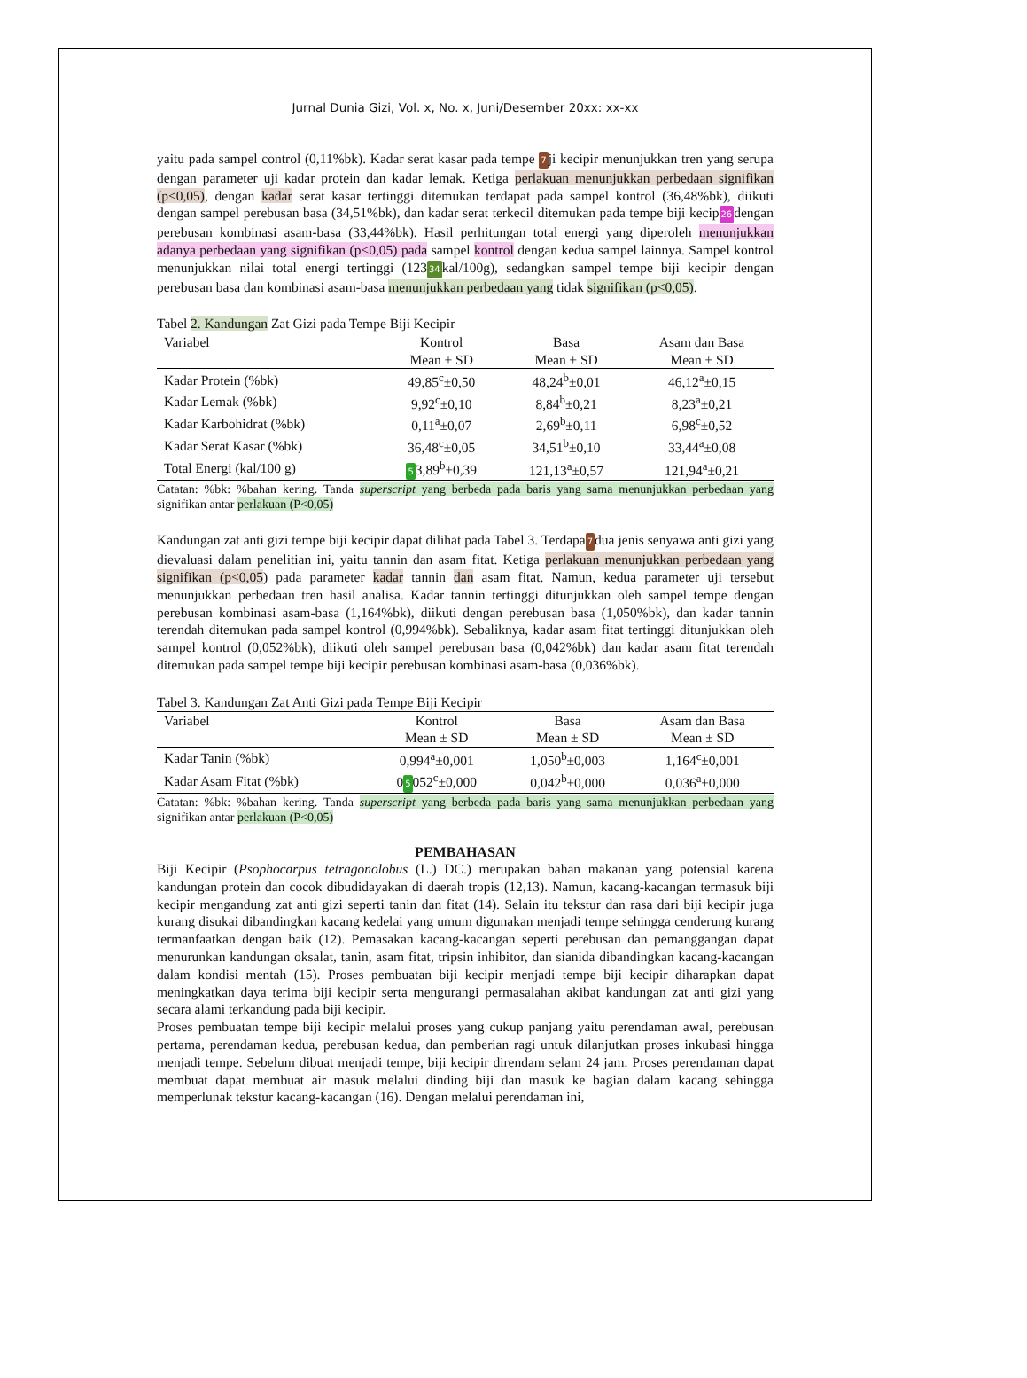Jurnal Dunia Gizi, Vol. x, No. x, Juni/Desember 20xx: xx-xx
yaitu pada sampel control (0,11%bk). Kadar serat kasar pada tempe 7ji kecipir menunjukkan tren yang serupa dengan parameter uji kadar protein dan kadar lemak. Ketiga perlakuan menunjukkan perbedaan signifikan (p<0,05), dengan kadar serat kasar tertinggi ditemukan terdapat pada sampel kontrol (36,48%bk), diikuti dengan sampel perebusan basa (34,51%bk), dan kadar serat terkecil ditemukan pada tempe biji kecip26dengan perebusan kombinasi asam-basa (33,44%bk). Hasil perhitungan total energi yang diperoleh menunjukkan adanya perbedaan yang signifikan (p<0,05) pada sampel kontrol dengan kedua sampel lainnya. Sampel kontrol menunjukkan nilai total energi tertinggi (12334kal/100g), sedangkan sampel tempe biji kecipir dengan perebusan basa dan kombinasi asam-basa menunjukkan perbedaan yang tidak signifikan (p<0,05).
Tabel 2. Kandungan Zat Gizi pada Tempe Biji Kecipir
| Variabel | Kontrol | Basa | Asam dan Basa |
| --- | --- | --- | --- |
| | Mean ± SD | Mean ± SD | Mean ± SD |
| Kadar Protein (%bk) | 49,85<sup>c</sup>±0,50 | 48,24<sup>b</sup>±0,01 | 46,12<sup>a</sup>±0,15 |
| Kadar Lemak (%bk) | 9,92<sup>c</sup>±0,10 | 8,84<sup>b</sup>±0,21 | 8,23<sup>a</sup>±0,21 |
| Kadar Karbohidrat (%bk) | 0,11<sup>a</sup>±0,07 | 2,69<sup>b</sup>±0,11 | 6,98<sup>c</sup>±0,52 |
| Kadar Serat Kasar (%bk) | 36,48<sup>c</sup>±0,05 | 34,51<sup>b</sup>±0,10 | 33,44<sup>a</sup>±0,08 |
| Total Energi (kal/100 g) | 5 3,89<sup>b</sup>±0,39 | 121,13<sup>a</sup>±0,57 | 121,94<sup>a</sup>±0,21 |
Catatan: %bk: %bahan kering. Tanda superscript yang berbeda pada baris yang sama menunjukkan perbedaan yang signifikan antar perlakuan (P<0,05)
Kandungan zat anti gizi tempe biji kecipir dapat dilihat pada Tabel 3. Terdapa7dua jenis senyawa anti gizi yang dievaluasi dalam penelitian ini, yaitu tannin dan asam fitat. Ketiga perlakuan menunjukkan perbedaan yang signifikan (p<0,05) pada parameter kadar tannin dan asam fitat. Namun, kedua parameter uji tersebut menunjukkan perbedaan tren hasil analisa. Kadar tannin tertinggi ditunjukkan oleh sampel tempe dengan perebusan kombinasi asam-basa (1,164%bk), diikuti dengan perebusan basa (1,050%bk), dan kadar tannin terendah ditemukan pada sampel kontrol (0,994%bk). Sebaliknya, kadar asam fitat tertinggi ditunjukkan oleh sampel kontrol (0,052%bk), diikuti oleh sampel perebusan basa (0,042%bk) dan kadar asam fitat terendah ditemukan pada sampel tempe biji kecipir perebusan kombinasi asam-basa (0,036%bk).
Tabel 3. Kandungan Zat Anti Gizi pada Tempe Biji Kecipir
| Variabel | Kontrol | Basa | Asam dan Basa |
| --- | --- | --- | --- |
| | Mean ± SD | Mean ± SD | Mean ± SD |
| Kadar Tanin (%bk) | 0,994<sup>a</sup>±0,001 | 1,050<sup>b</sup>±0,003 | 1,164<sup>c</sup>±0,001 |
| Kadar Asam Fitat (%bk) | 0 5 052<sup>c</sup>±0,000 | 0,042<sup>b</sup>±0,000 | 0,036<sup>a</sup>±0,000 |
Catatan: %bk: %bahan kering. Tanda superscript yang berbeda pada baris yang sama menunjukkan perbedaan yang signifikan antar perlakuan (P<0,05)
PEMBAHASAN
Biji Kecipir (Psophocarpus tetragonolobus (L.) DC.) merupakan bahan makanan yang potensial karena kandungan protein dan cocok dibudidayakan di daerah tropis (12,13). Namun, kacang-kacangan termasuk biji kecipir mengandung zat anti gizi seperti tanin dan fitat (14). Selain itu tekstur dan rasa dari biji kecipir juga kurang disukai dibandingkan kacang kedelai yang umum digunakan menjadi tempe sehingga cenderung kurang termanfaatkan dengan baik (12). Pemasakan kacang-kacangan seperti perebusan dan pemanggangan dapat menurunkan kandungan oksalat, tanin, asam fitat, tripsin inhibitor, dan sianida dibandingkan kacang-kacangan dalam kondisi mentah (15). Proses pembuatan biji kecipir menjadi tempe biji kecipir diharapkan dapat meningkatkan daya terima biji kecipir serta mengurangi permasalahan akibat kandungan zat anti gizi yang secara alami terkandung pada biji kecipir.
Proses pembuatan tempe biji kecipir melalui proses yang cukup panjang yaitu perendaman awal, perebusan pertama, perendaman kedua, perebusan kedua, dan pemberian ragi untuk dilanjutkan proses inkubasi hingga menjadi tempe. Sebelum dibuat menjadi tempe, biji kecipir direndam selam 24 jam. Proses perendaman dapat membuat dapat membuat air masuk melalui dinding biji dan masuk ke bagian dalam kacang sehingga memperlunak tekstur kacang-kacangan (16). Dengan melalui perendaman ini,